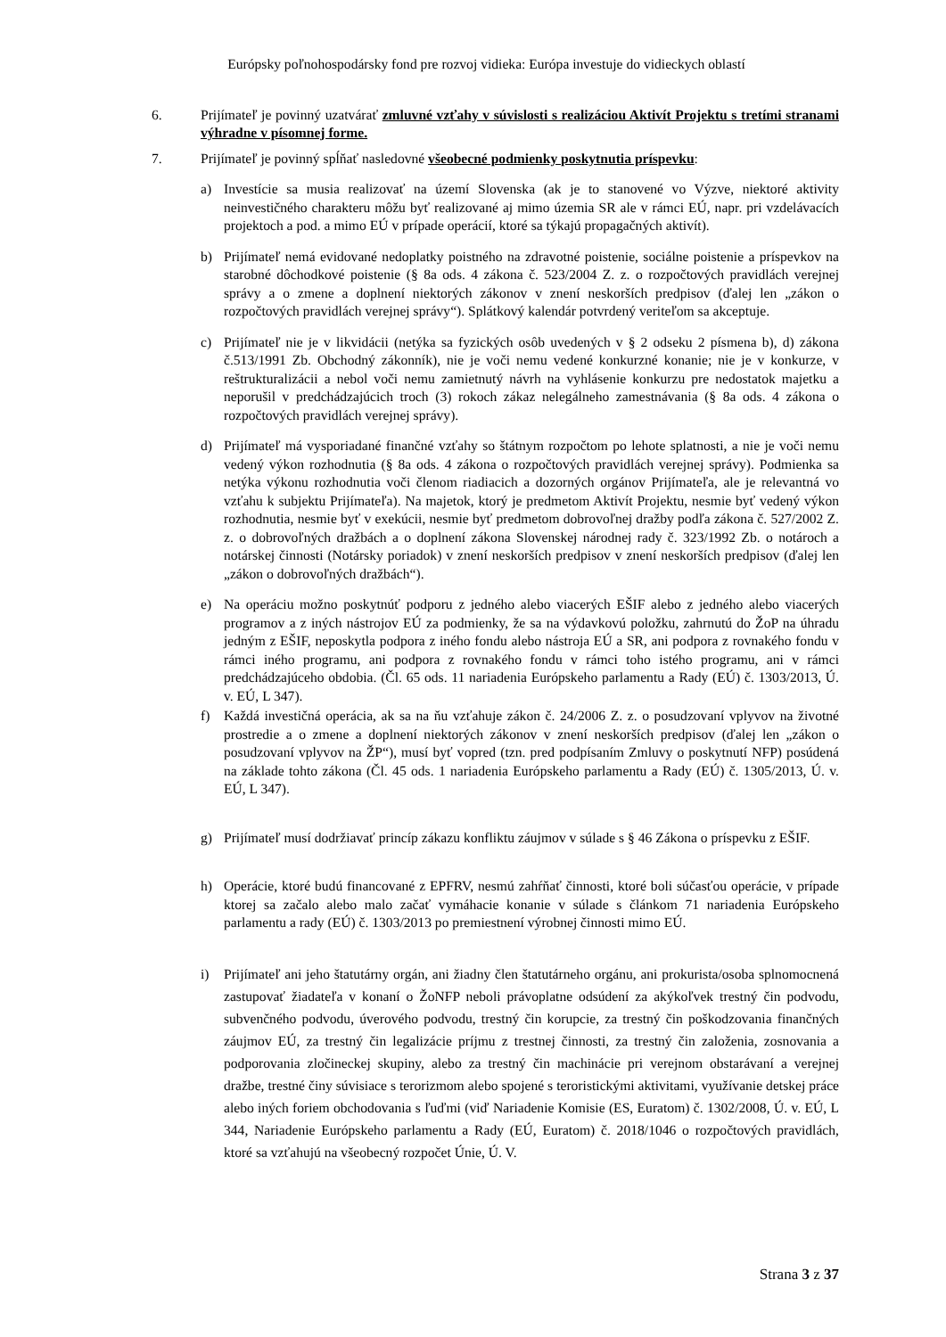Európsky poľnohospodársky fond pre rozvoj vidieka: Európa investuje do vidieckych oblastí
6. Prijímateľ je povinný uzatvárať zmluvné vzťahy v súvislosti s realizáciou Aktivít Projektu s tretími stranami výhradne v písomnej forme.
7. Prijímateľ je povinný spĺňať nasledovné všeobecné podmienky poskytnutia príspevku:
a) Investície sa musia realizovať na území Slovenska (ak je to stanovené vo Výzve, niektoré aktivity neinvestičného charakteru môžu byť realizované aj mimo územia SR ale v rámci EÚ, napr. pri vzdelávacích projektoch a pod. a mimo EÚ v prípade operácií, ktoré sa týkajú propagačných aktivít).
b) Prijímateľ nemá evidované nedoplatky poistného na zdravotné poistenie, sociálne poistenie a príspevkov na starobné dôchodkové poistenie (§ 8a ods. 4 zákona č. 523/2004 Z. z. o rozpočtových pravidlách verejnej správy a o zmene a doplnení niektorých zákonov v znení neskorších predpisov (ďalej len „zákon o rozpočtových pravidlách verejnej správy“). Splátkový kalendár potvrdený veriteľom sa akceptuje.
c) Prijímateľ nie je v likvidácii (netýka sa fyzických osôb uvedených v § 2 odseku 2 písmena b), d) zákona č.513/1991 Zb. Obchodný zákonník), nie je voči nemu vedené konkurzné konanie; nie je v konkurze, v reštrukturalizácii a nebol voči nemu zamietnutý návrh na vyhlásenie konkurzu pre nedostatok majetku a neporušil v predchádzajúcich troch (3) rokoch zákaz nelegálneho zamestnávania (§ 8a ods. 4 zákona o rozpočtových pravidlách verejnej správy).
d) Prijímateľ má vysporiadané finančné vzťahy so štátnym rozpočtom po lehote splatnosti, a nie je voči nemu vedený výkon rozhodnutia (§ 8a ods. 4 zákona o rozpočtových pravidlách verejnej správy). Podmienka sa netýka výkonu rozhodnutia voči členom riadiacich a dozorných orgánov Prijímateľa, ale je relevantná vo vzťahu k subjektu Prijímateľa). Na majetok, ktorý je predmetom Aktivít Projektu, nesmie byť vedený výkon rozhodnutia, nesmie byť v exekúcii, nesmie byť predmetom dobrovoľnej dražby podľa zákona č. 527/2002 Z. z. o dobrovoľných dražbách a o doplnení zákona Slovenskej národnej rady č. 323/1992 Zb. o notároch a notárskej činnosti (Notársky poriadok) v znení neskorších predpisov v znení neskorších predpisov (ďalej len „zákon o dobrovoľných dražbách“).
e) Na operáciu možno poskytnúť podporu z jedného alebo viacerých EŠIF alebo z jedného alebo viacerých programov a z iných nástrojov EÚ za podmienky, že sa na výdavkovú položku, zahrnutú do ŽoP na úhradu jedným z EŠIF, neposkytla podpora z iného fondu alebo nástroja EÚ a SR, ani podpora z rovnakého fondu v rámci iného programu, ani podpora z rovnakého fondu v rámci toho istého programu, ani v rámci predchádzajúceho obdobia. (Čl. 65 ods. 11 nariadenia Európskeho parlamentu a Rady (EÚ) č. 1303/2013, Ú. v. EÚ, L 347).
f) Každá investičná operácia, ak sa na ňu vzťahuje zákon č. 24/2006 Z. z. o posudzovaní vplyvov na životné prostredie a o zmene a doplnení niektorých zákonov v znení neskorších predpisov (ďalej len „zákon o posudzovaní vplyvov na ŽP“), musí byť vopred (tzn. pred podpísaním Zmluvy o poskytnutí NFP) posúdená na základe tohto zákona (Čl. 45 ods. 1 nariadenia Európskeho parlamentu a Rady (EÚ) č. 1305/2013, Ú. v. EÚ, L 347).
g) Prijímateľ musí dodržiavať princíp zákazu konfliktu záujmov v súlade s § 46 Zákona o príspevku z EŠIF.
h) Operácie, ktoré budú financované z EPFRV, nesmú zahŕňať činnosti, ktoré boli súčasťou operácie, v prípade ktorej sa začalo alebo malo začať vymáhacie konanie v súlade s článkom 71 nariadenia Európskeho parlamentu a rady (EÚ) č. 1303/2013 po premiestnení výrobnej činnosti mimo EÚ.
i) Prijímateľ ani jeho štatutárny orgán, ani žiadny člen štatutárneho orgánu, ani prokurista/osoba splnomocnená zastupovať žiadateľa v konaní o ŽoNFP neboli právoplatne odsúdení za akýkoľvek trestný čin podvodu, subvenčného podvodu, úverového podvodu, trestný čin korupcie, za trestný čin poškodzovania finančných záujmov EÚ, za trestný čin legalizácie príjmu z trestnej činnosti, za trestný čin založenia, zosnovania a podporovania zločineckej skupiny, alebo za trestný čin machinácie pri verejnom obstarávaní a verejnej dražbe, trestné činy súvisiace s terorizmom alebo spojené s teroristickými aktivitami, využívanie detskej práce alebo iných foriem obchodovania s ľuďmi (viď Nariadenie Komisie (ES, Euratom) č. 1302/2008, Ú. v. EÚ, L 344, Nariadenie Európskeho parlamentu a Rady (EÚ, Euratom) č. 2018/1046 o rozpočtových pravidlách, ktoré sa vzťahujú na všeobecný rozpočet Únie, Ú. V.
Strana 3 z 37